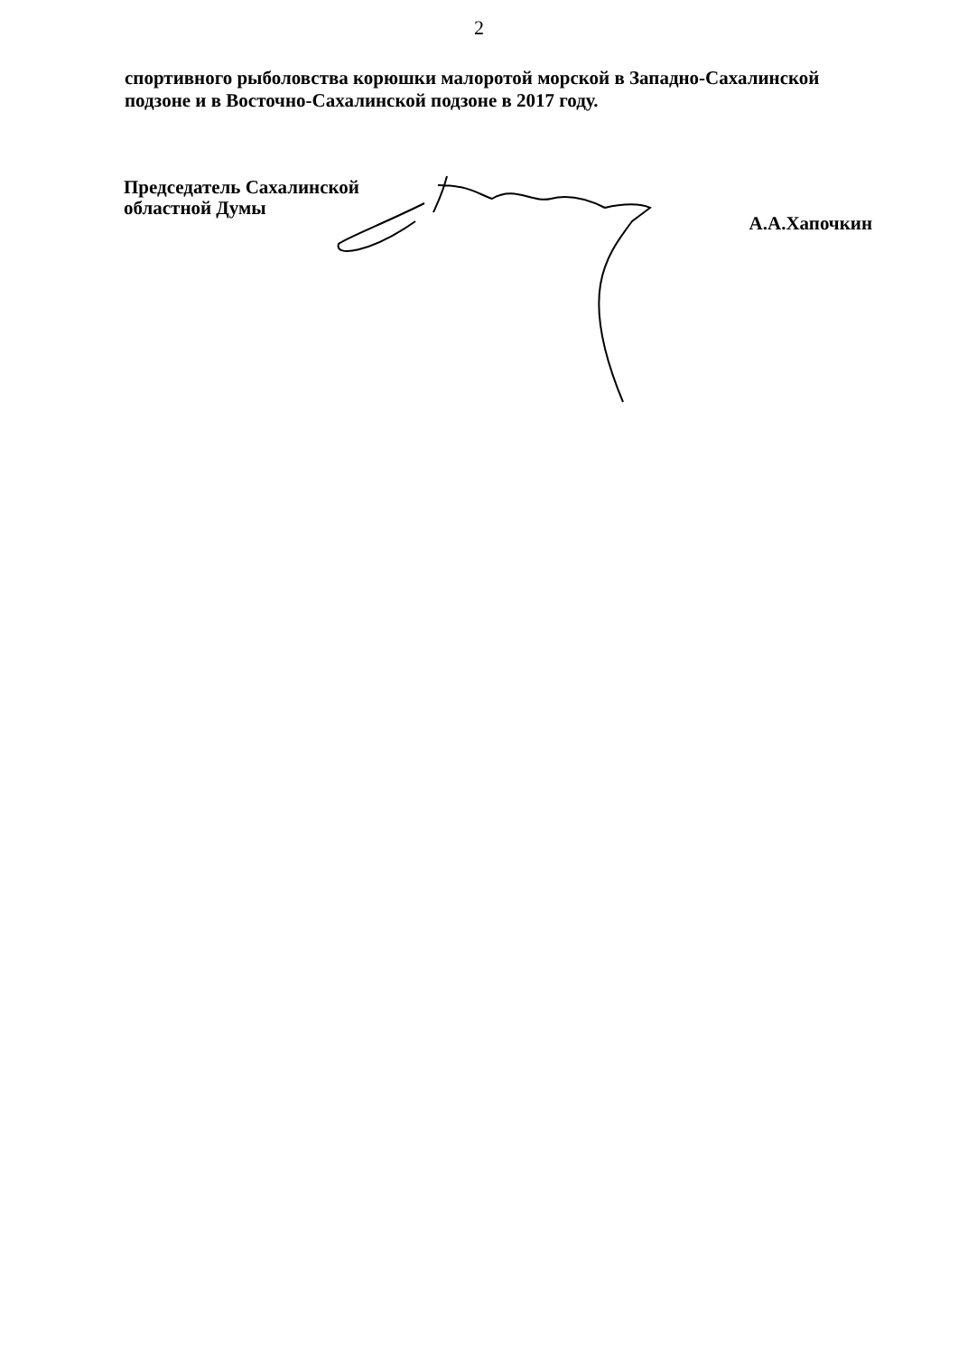2
спортивного рыболовства корюшки малоротой морской в Западно-Сахалинской подзоне и в Восточно-Сахалинской подзоне в 2017 году.
Председатель Сахалинской
областной Думы
А.А.Хапочкин